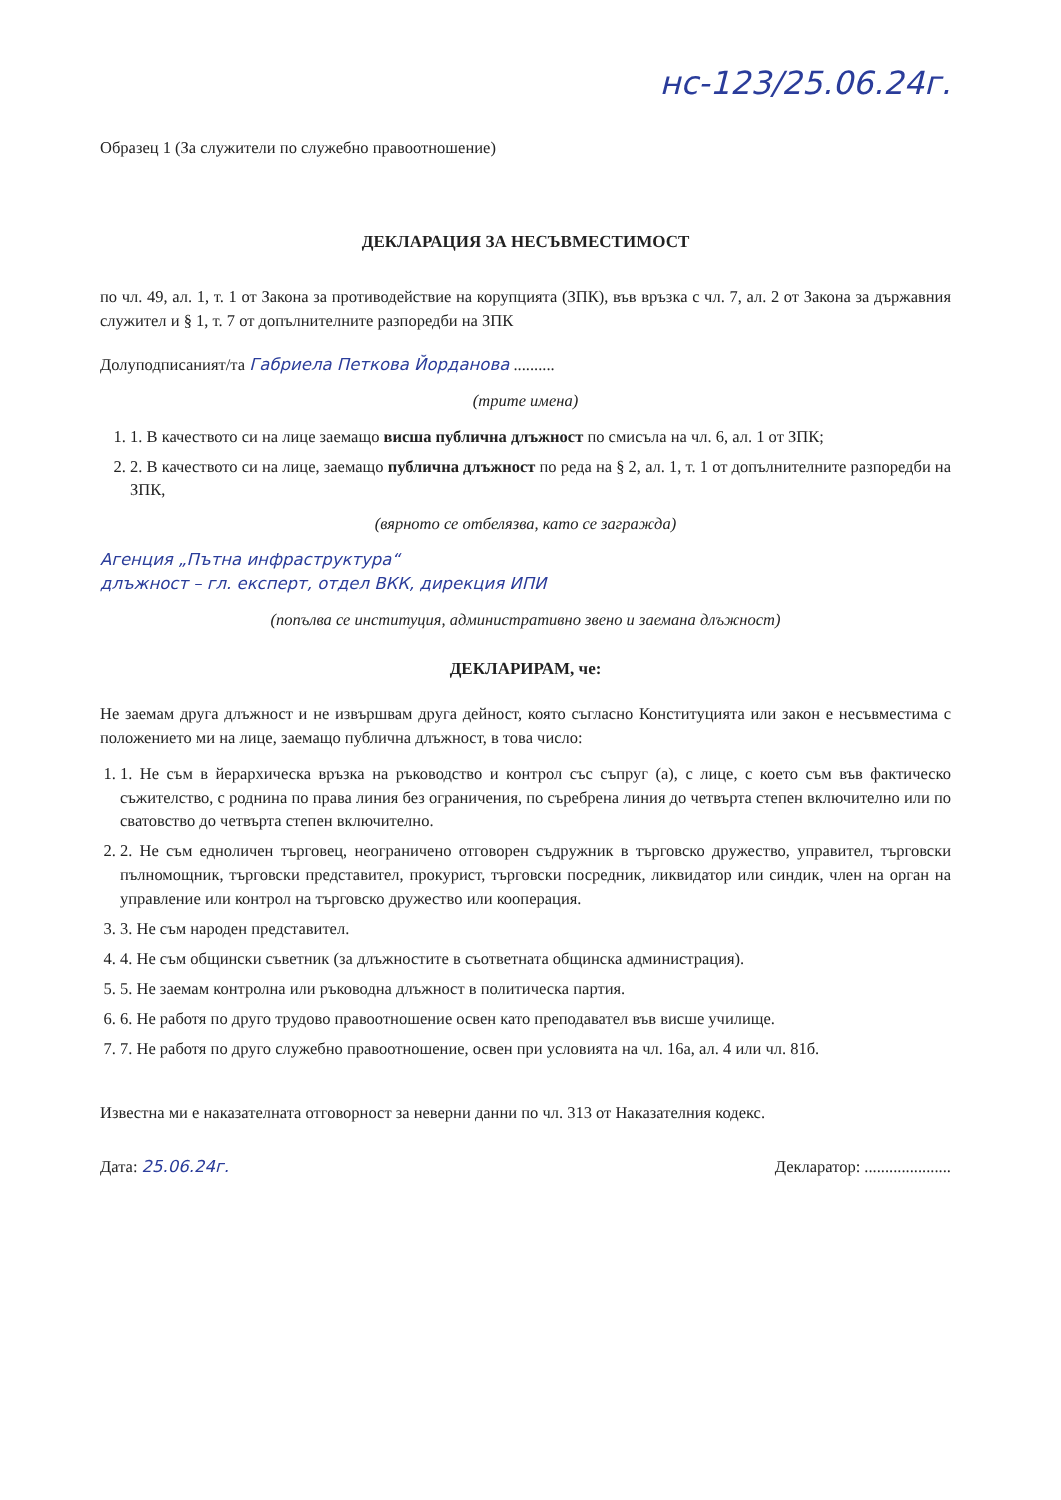нс-123/25.06.24г.
Образец 1 (За служители по служебно правоотношение)
ДЕКЛАРАЦИЯ ЗА НЕСЪВМЕСТИМОСТ
по чл. 49, ал. 1, т. 1 от Закона за противодействие на корупцията (ЗПК), във връзка с чл. 7, ал. 2 от Закона за държавния служител и § 1, т. 7 от допълнителните разпоредби на ЗПК
Долуподписаният/та Габриела Петкова Йорданова ..........
(трите имена)
1. 1. В качеството си на лице заемащо висша публична длъжност по смисъла на чл. 6, ал. 1 от ЗПК;
2. 2. В качеството си на лице, заемащо публична длъжност по реда на § 2, ал. 1, т. 1 от допълнителните разпоредби на ЗПК,
(вярното се отбелязва, като се загражда)
Агенция „Пътна инфраструктура“
длъжност – гл. експерт, отдел ВКК, дирекция ИПИ
(попълва се институция, административно звено и заемана длъжност)
ДЕКЛАРИРАМ, че:
Не заемам друга длъжност и не извършвам друга дейност, която съгласно Конституцията или закон е несъвместима с положението ми на лице, заемащо публична длъжност, в това число:
1. 1. Не съм в йерархическа връзка на ръководство и контрол със съпруг (а), с лице, с което съм във фактическо съжителство, с роднина по права линия без ограничения, по съребрена линия до четвърта степен включително или по сватовство до четвърта степен включително.
2. 2. Не съм едноличен търговец, неограничено отговорен съдружник в търговско дружество, управител, търговски пълномощник, търговски представител, прокурист, търговски посредник, ликвидатор или синдик, член на орган на управление или контрол на търговско дружество или кооперация.
3. 3. Не съм народен представител.
4. 4. Не съм общински съветник (за длъжностите в съответната общинска администрация).
5. 5. Не заемам контролна или ръководна длъжност в политическа партия.
6. 6. Не работя по друго трудово правоотношение освен като преподавател във висше училище.
7. 7. Не работя по друго служебно правоотношение, освен при условията на чл. 16а, ал. 4 или чл. 81б.
Известна ми е наказателната отговорност за неверни данни по чл. 313 от Наказателния кодекс.
Дата: 25.06.24г. Декларатор: .....................